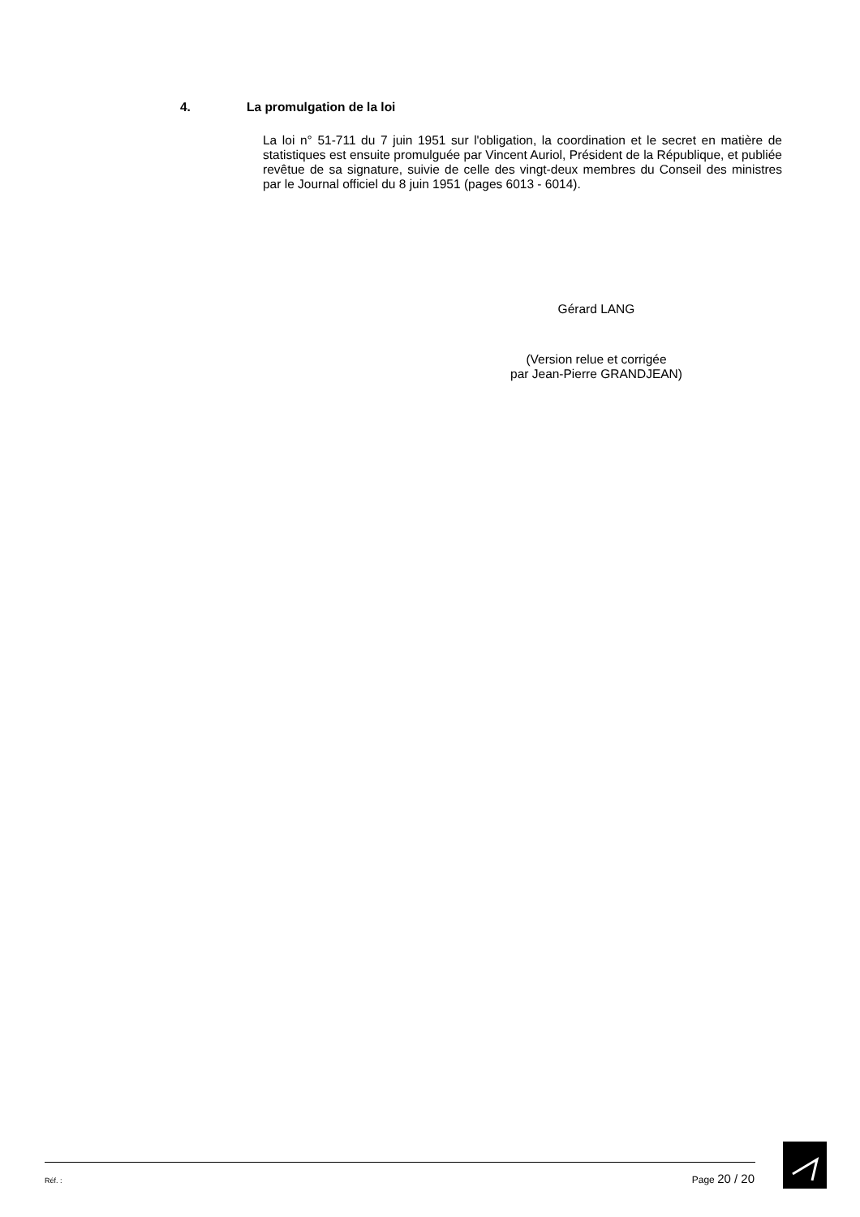4. La promulgation de la loi
La loi n° 51-711 du 7 juin 1951 sur l'obligation, la coordination et le secret en matière de statistiques est ensuite promulguée par Vincent Auriol, Président de la République, et publiée revêtue de sa signature, suivie de celle des vingt-deux membres du Conseil des ministres par le Journal officiel du 8 juin 1951 (pages 6013 - 6014).
Gérard LANG
(Version relue et corrigée
par Jean-Pierre GRANDJEAN)
Réf. : Page 20 / 20